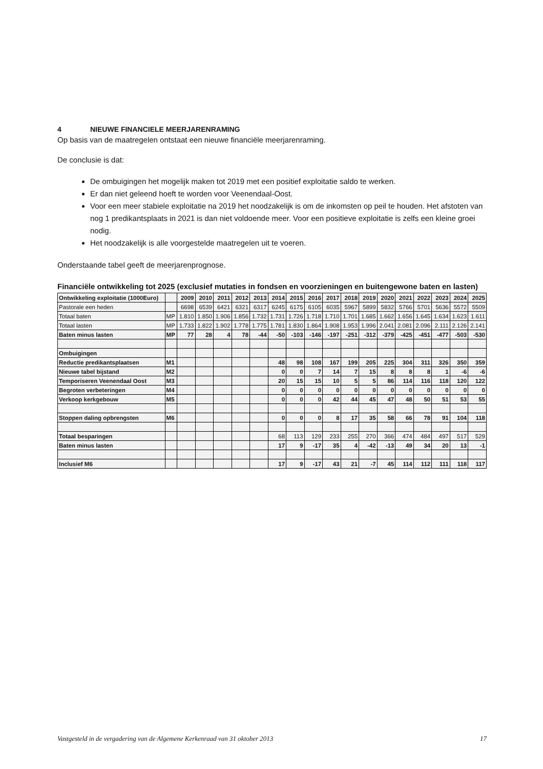4 NIEUWE FINANCIELE MEERJARENRAMING
Op basis van de maatregelen ontstaat een nieuwe financiële meerjarenraming.
De conclusie is dat:
De ombuigingen het mogelijk maken tot 2019 met een positief exploitatie saldo te werken.
Er dan niet geleend hoeft te worden voor Veenendaal-Oost.
Voor een meer stabiele exploitatie na 2019 het noodzakelijk is om de inkomsten op peil te houden. Het afstoten van nog 1 predikantsplaats in 2021 is dan niet voldoende meer. Voor een positieve exploitatie is zelfs een kleine groei nodig.
Het noodzakelijk is alle voorgestelde maatregelen uit te voeren.
Onderstaande tabel geeft de meerjarenprognose.
Financiële ontwikkeling tot 2025 (exclusief mutaties in fondsen en voorzieningen en buitengewone baten en lasten)
| Ontwikkeling exploitatie (1000Euro) | | 2009 | 2010 | 2011 | 2012 | 2013 | 2014 | 2015 | 2016 | 2017 | 2018 | 2019 | 2020 | 2021 | 2022 | 2023 | 2024 | 2025 |
| Pastorale een heden | | 6698 | 6539 | 6421 | 6321 | 6317 | 6245 | 6175 | 6105 | 6035 | 5967 | 5899 | 5832 | 5766 | 5701 | 5636 | 5572 | 5509 |
| Totaal baten | MP | 1.810 | 1.850 | 1.906 | 1.856 | 1.732 | 1.731 | 1.726 | 1.718 | 1.710 | 1.701 | 1.685 | 1.662 | 1.656 | 1.645 | 1.634 | 1.623 | 1.611 |
| Totaal lasten | MP | 1.733 | 1.822 | 1.902 | 1.778 | 1.775 | 1.781 | 1.830 | 1.864 | 1.908 | 1.953 | 1.996 | 2.041 | 2.081 | 2.096 | 2.111 | 2.126 | 2.141 |
| Baten minus lasten | MP | 77 | 28 | 4 | 78 | -44 | -50 | -103 | -146 | -197 | -251 | -312 | -379 | -425 | -451 | -477 | -503 | -530 |
| Ombuigingen | | | | | | | | | | | | | | | | | | |
| Reductie predikantsplaatsen | M1 | | | | | | 48 | 98 | 108 | 167 | 199 | 205 | 225 | 304 | 311 | 326 | 350 | 359 |
| Nieuwe tabel bijstand | M2 | | | | | | 0 | 0 | 7 | 14 | 7 | 15 | 8 | 8 | 8 | 1 | -6 | -6 |
| Temporiseren Veenendaal Oost | M3 | | | | | | 20 | 15 | 15 | 10 | 5 | 5 | 86 | 114 | 116 | 118 | 120 | 122 |
| Begroten verbeteringen | M4 | | | | | | 0 | 0 | 0 | 0 | 0 | 0 | 0 | 0 | 0 | 0 | 0 | 0 |
| Verkoop kerkgebouw | M5 | | | | | | 0 | 0 | 0 | 42 | 44 | 45 | 47 | 48 | 50 | 51 | 53 | 55 |
| Stoppen daling opbrengsten | M6 | | | | | | 0 | 0 | 0 | 8 | 17 | 35 | 58 | 66 | 78 | 91 | 104 | 118 |
| Totaal besparingen | | | | | | | 68 | 113 | 129 | 233 | 255 | 270 | 366 | 474 | 484 | 497 | 517 | 529 |
| Baten minus lasten | | | | | | | 17 | 9 | -17 | 35 | 4 | -42 | -13 | 49 | 34 | 20 | 13 | -1 |
| Inclusief M6 | | | | | | | 17 | 9 | -17 | 43 | 21 | -7 | 45 | 114 | 112 | 111 | 118 | 117 |
Vastgesteld in de vergadering van de Algemene Kerkenraad van 31 oktober 2013 17